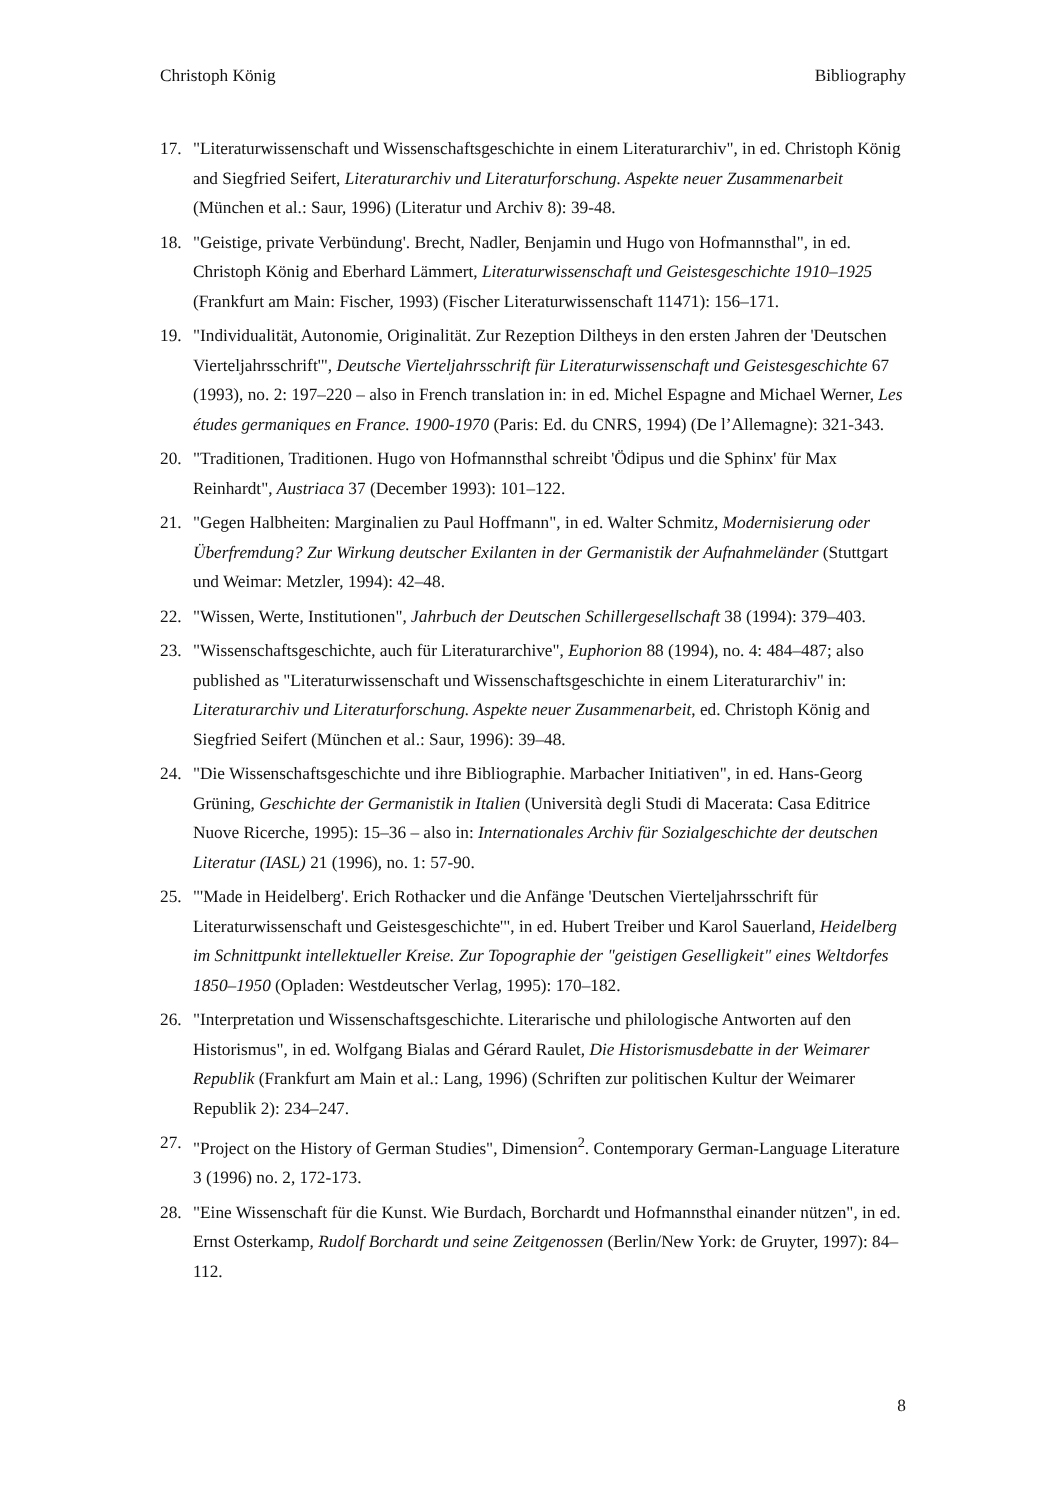Christoph König Bibliography
17. "Literaturwissenschaft und Wissenschaftsgeschichte in einem Literaturarchiv", in ed. Christoph König and Siegfried Seifert, Literaturarchiv und Literaturforschung. Aspekte neuer Zusammenarbeit (München et al.: Saur, 1996) (Literatur und Archiv 8): 39-48.
18. "Geistige, private Verbündung'. Brecht, Nadler, Benjamin und Hugo von Hofmannsthal", in ed. Christoph König and Eberhard Lämmert, Literaturwissenschaft und Geistesgeschichte 1910–1925 (Frankfurt am Main: Fischer, 1993) (Fischer Literaturwissenschaft 11471): 156–171.
19. "Individualität, Autonomie, Originalität. Zur Rezeption Diltheys in den ersten Jahren der 'Deutschen Vierteljahrsschrift'", Deutsche Vierteljahrsschrift für Literaturwissenschaft und Geistesgeschichte 67 (1993), no. 2: 197–220 – also in French translation in: in ed. Michel Espagne and Michael Werner, Les études germaniques en France. 1900-1970 (Paris: Ed. du CNRS, 1994) (De l’Allemagne): 321-343.
20. "Traditionen, Traditionen. Hugo von Hofmannsthal schreibt 'Ödipus und die Sphinx' für Max Reinhardt", Austriaca 37 (December 1993): 101–122.
21. "Gegen Halbheiten: Marginalien zu Paul Hoffmann", in ed. Walter Schmitz, Modernisierung oder Überfremdung? Zur Wirkung deutscher Exilanten in der Germanistik der Aufnahmeländer (Stuttgart und Weimar: Metzler, 1994): 42–48.
22. "Wissen, Werte, Institutionen", Jahrbuch der Deutschen Schillergesellschaft 38 (1994): 379–403.
23. "Wissenschaftsgeschichte, auch für Literaturarchive", Euphorion 88 (1994), no. 4: 484–487; also published as "Literaturwissenschaft und Wissenschaftsgeschichte in einem Literaturarchiv" in: Literaturarchiv und Literaturforschung. Aspekte neuer Zusammenarbeit, ed. Christoph König and Siegfried Seifert (München et al.: Saur, 1996): 39–48.
24. "Die Wissenschaftsgeschichte und ihre Bibliographie. Marbacher Initiativen", in ed. Hans-Georg Grüning, Geschichte der Germanistik in Italien (Università degli Studi di Macerata: Casa Editrice Nuove Ricerche, 1995): 15–36 – also in: Internationales Archiv für Sozialgeschichte der deutschen Literatur (IASL) 21 (1996), no. 1: 57-90.
25. "'Made in Heidelberg'. Erich Rothacker und die Anfänge 'Deutschen Vierteljahrsschrift für Literaturwissenschaft und Geistesgeschichte'", in ed. Hubert Treiber und Karol Sauerland, Heidelberg im Schnittpunkt intellektueller Kreise. Zur Topographie der "geistigen Geselligkeit" eines Weltdorfes 1850–1950 (Opladen: Westdeutscher Verlag, 1995): 170–182.
26. "Interpretation und Wissenschaftsgeschichte. Literarische und philologische Antworten auf den Historismus", in ed. Wolfgang Bialas and Gérard Raulet, Die Historismusdebatte in der Weimarer Republik (Frankfurt am Main et al.: Lang, 1996) (Schriften zur politischen Kultur der Weimarer Republik 2): 234–247.
27. "Project on the History of German Studies", Dimension<sup>2</sup>. Contemporary German-Language Literature 3 (1996) no. 2, 172-173.
28. "Eine Wissenschaft für die Kunst. Wie Burdach, Borchardt und Hofmannsthal einander nützen", in ed. Ernst Osterkamp, Rudolf Borchardt und seine Zeitgenossen (Berlin/New York: de Gruyter, 1997): 84–112.
8